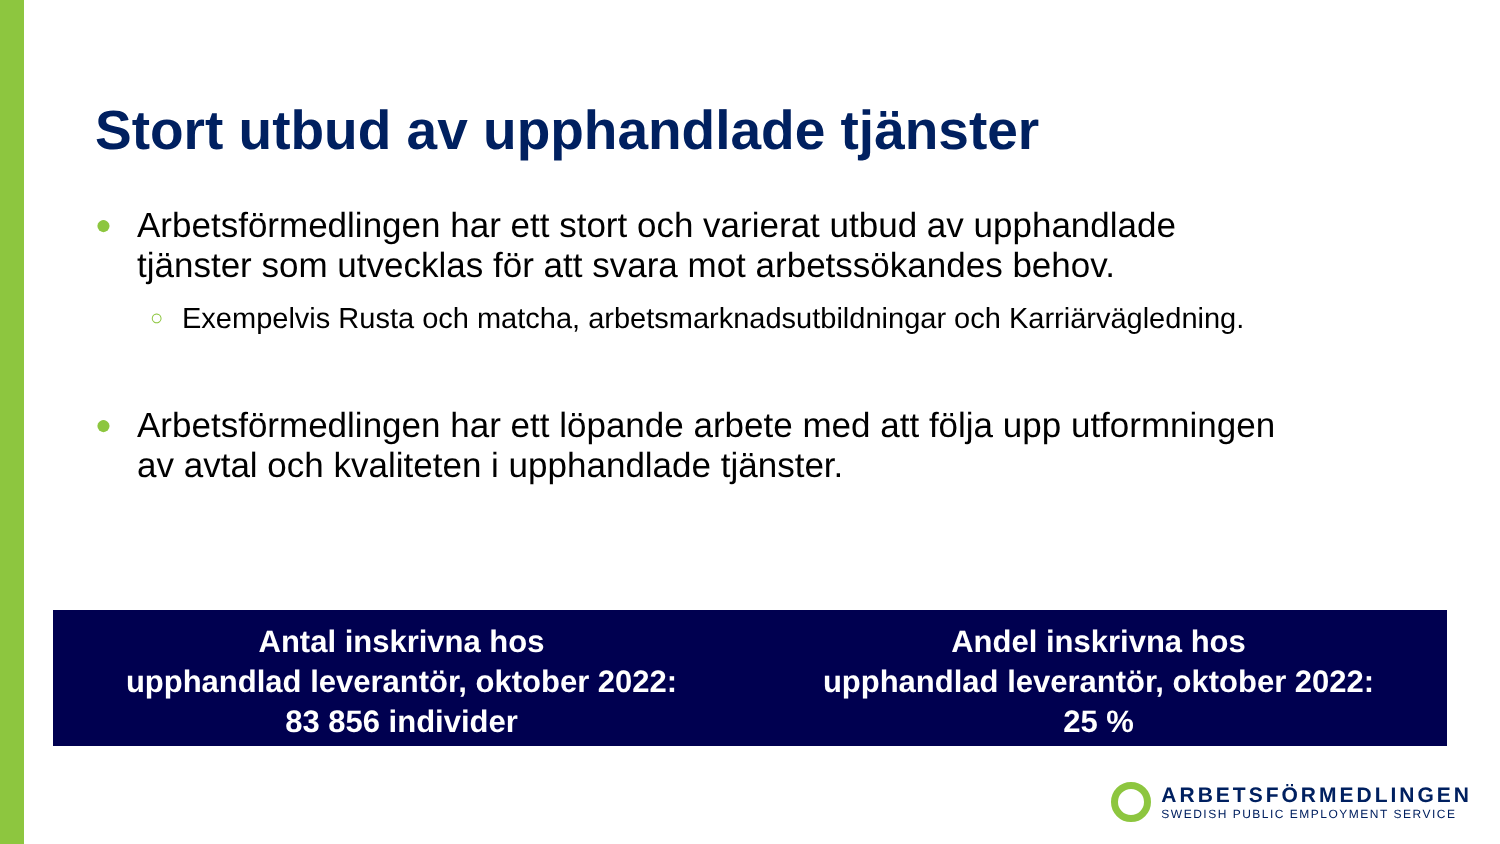Stort utbud av upphandlade tjänster
● Arbetsförmedlingen har ett stort och varierat utbud av upphandlade tjänster som utvecklas för att svara mot arbetssökandes behov.
○ Exempelvis Rusta och matcha, arbetsmarknadsutbildningar och Karriärvägledning.
● Arbetsförmedlingen har ett löpande arbete med att följa upp utformningen av avtal och kvaliteten i upphandlade tjänster.
Antal inskrivna hos
upphandlad leverantör, oktober 2022:
83 856 individer
Andel inskrivna hos
upphandlad leverantör, oktober 2022:
25 %
ARBETSFÖRMEDLINGEN
SWEDISH PUBLIC EMPLOYMENT SERVICE